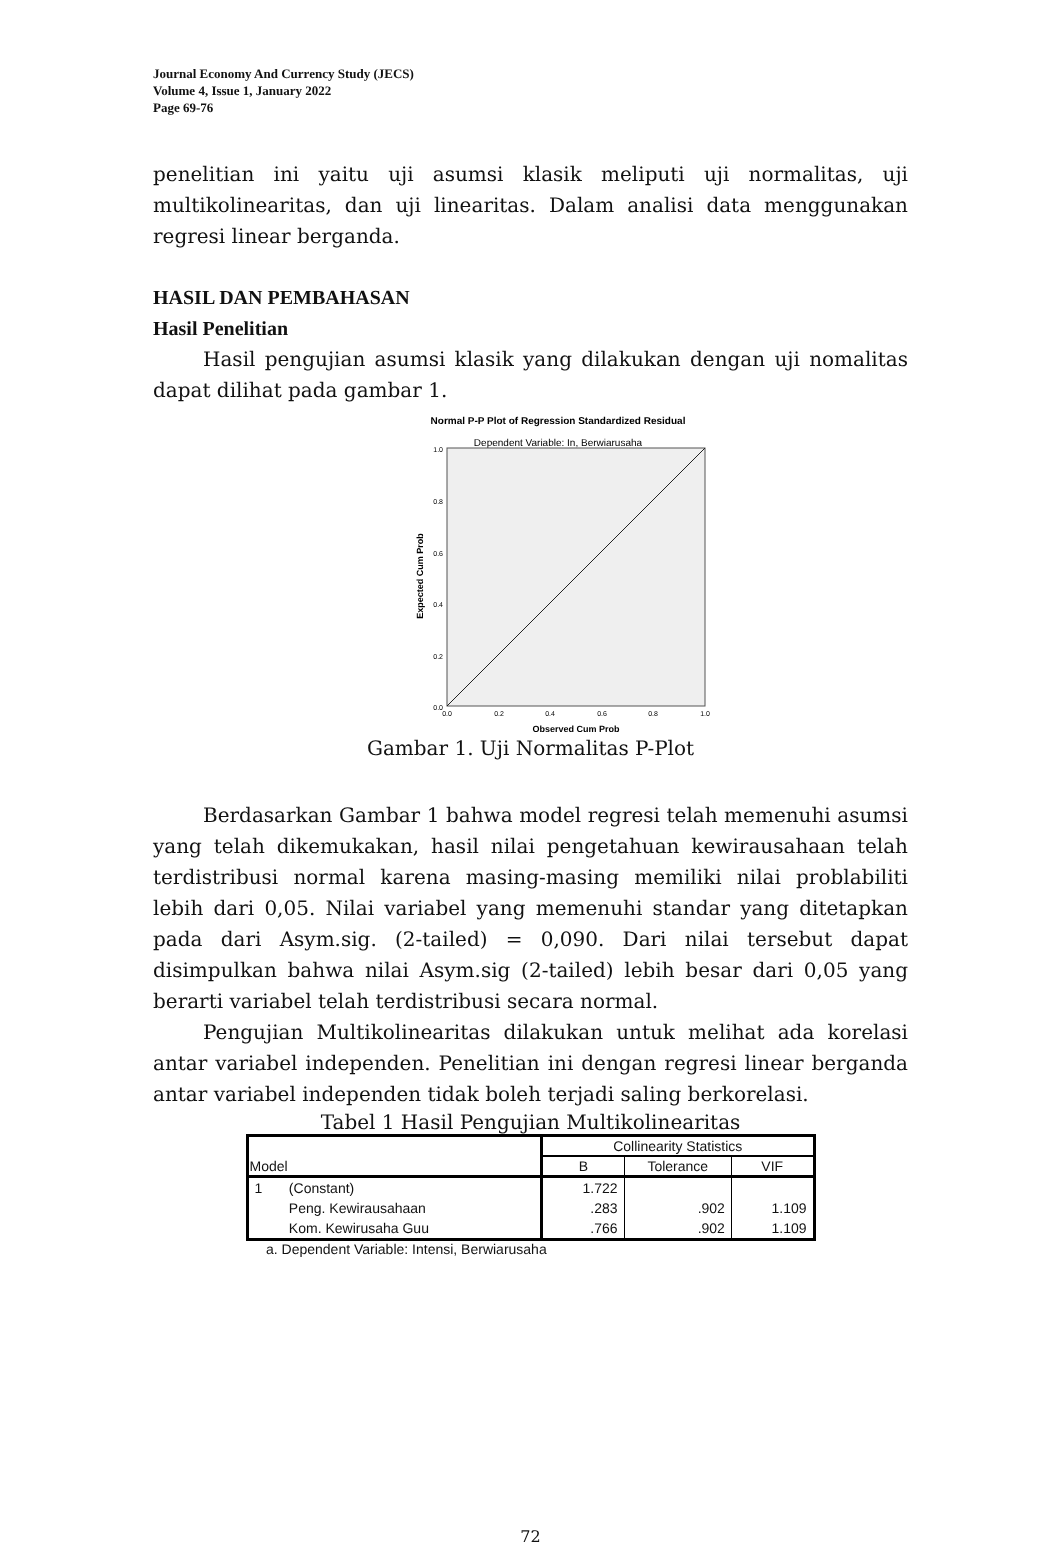Journal Economy And Currency Study (JECS)
Volume 4, Issue 1, January 2022
Page 69-76
penelitian ini yaitu uji asumsi klasik meliputi uji normalitas, uji multikolinearitas, dan uji linearitas. Dalam analisi data menggunakan regresi linear berganda.
HASIL DAN PEMBAHASAN
Hasil Penelitian
Hasil pengujian asumsi klasik yang dilakukan dengan uji nomalitas dapat dilihat pada gambar 1.
Normal P-P Plot of Regression Standardized Residual
Dependent Variable: In, Berwiarusaha
1.0
0.8
0.6
0.4
0.2
0.0
0.0
0.2
0.4
0.6
0.8
1.0
Observed Cum Prob
Expected Cum Prob
Gambar 1. Uji Normalitas P-Plot
Berdasarkan Gambar 1 bahwa model regresi telah memenuhi asumsi yang telah dikemukakan, hasil nilai pengetahuan kewirausahaan telah terdistribusi normal karena masing-masing memiliki nilai problabiliti lebih dari 0,05. Nilai variabel yang memenuhi standar yang ditetapkan pada dari Asym.sig. (2-tailed) = 0,090. Dari nilai tersebut dapat disimpulkan bahwa nilai Asym.sig (2-tailed) lebih besar dari 0,05 yang berarti variabel telah terdistribusi secara normal.
Pengujian Multikolinearitas dilakukan untuk melihat ada korelasi antar variabel independen. Penelitian ini dengan regresi linear berganda antar variabel independen tidak boleh terjadi saling berkorelasi.
Tabel 1 Hasil Pengujian Multikolinearitas
| Model | | Collinearity Statistics | | |
| --- | --- | --- | --- | --- |
| | | B | Tolerance | VIF |
| 1 | (Constant) | 1.722 | | |
| | Peng. Kewirausahaan | .283 | .902 | 1.109 |
| | Kom. Kewirusaha Guu | .766 | .902 | 1.109 |
a. Dependent Variable: Intensi, Berwiarusaha
72